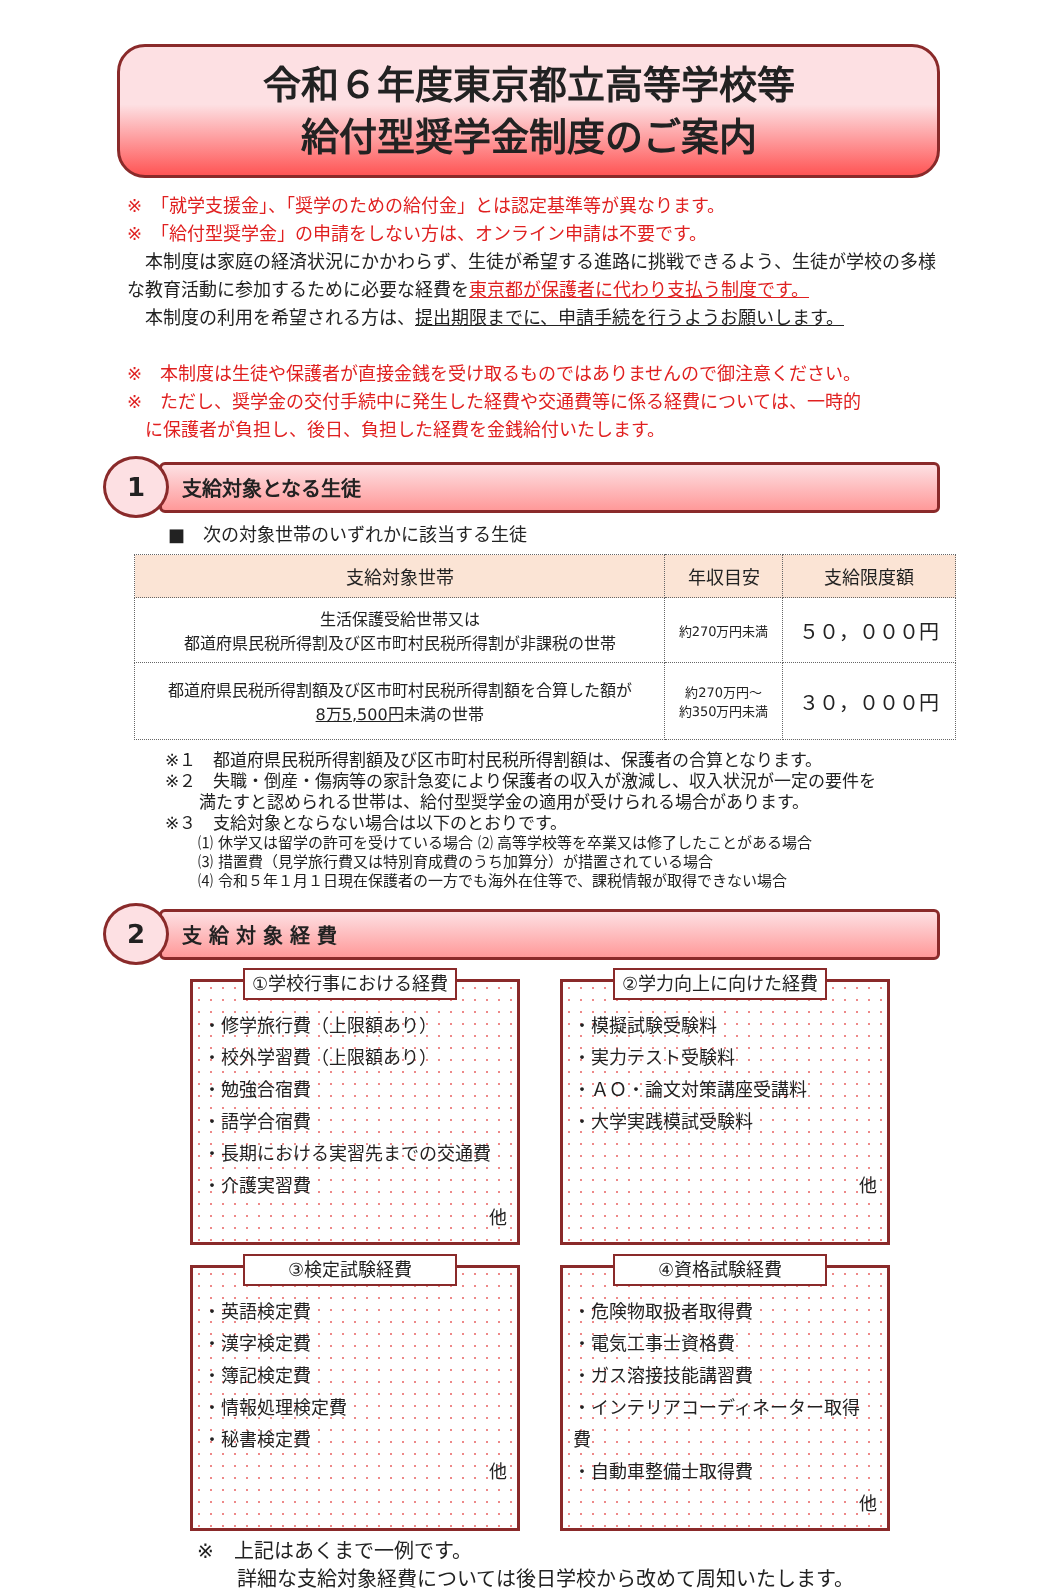令和６年度東京都立高等学校等
給付型奨学金制度のご案内
※　「就学支援金」、「奨学のための給付金」とは認定基準等が異なります。
※　「給付型奨学金」の申請をしない方は、オンライン申請は不要です。
　本制度は家庭の経済状況にかかわらず、生徒が希望する進路に挑戦できるよう、生徒が学校の多様な教育活動に参加するために必要な経費を東京都が保護者に代わり支払う制度です。
　本制度の利用を希望される方は、提出期限までに、申請手続を行うようお願いします。
※　本制度は生徒や保護者が直接金銭を受け取るものではありませんので御注意ください。
※　ただし、奨学金の交付手続中に発生した経費や交通費等に係る経費については、一時的
　に保護者が負担し、後日、負担した経費を金銭給付いたします。
1
支給対象となる生徒
■　次の対象世帯のいずれかに該当する生徒
| 支給対象世帯 | 年収目安 | 支給限度額 |
| --- | --- | --- |
| 生活保護受給世帯又は 都道府県民税所得割及び区市町村民税所得割が非課税の世帯 | 約270万円未満 | ５０，０００円 |
| 都道府県民税所得割額及び区市町村民税所得割額を合算した額が 8万5,500円 未満の世帯 | 約270万円～ 約350万円未満 | ３０，０００円 |
※１　都道府県民税所得割額及び区市町村民税所得割額は、保護者の合算となります。
※２　失職・倒産・傷病等の家計急変により保護者の収入が激減し、収入状況が一定の要件を
　　満たすと認められる世帯は、給付型奨学金の適用が受けられる場合があります。
※３　支給対象とならない場合は以下のとおりです。
⑴ 休学又は留学の許可を受けている場合 ⑵ 高等学校等を卒業又は修了したことがある場合
⑶ 措置費（見学旅行費又は特別育成費のうち加算分）が措置されている場合
⑷ 令和５年１月１日現在保護者の一方でも海外在住等で、課税情報が取得できない場合
2
支 給 対 象 経 費
①学校行事における経費
・修学旅行費（上限額あり）
・校外学習費（上限額あり）
・勉強合宿費
・語学合宿費
・長期における実習先までの交通費
・介護実習費
他
②学力向上に向けた経費
・模擬試験受験料
・実力テスト受験料
・ＡＯ・論文対策講座受講料
・大学実践模試受験料
他
③検定試験経費
・英語検定費
・漢字検定費
・簿記検定費
・情報処理検定費
・秘書検定費
他
④資格試験経費
・危険物取扱者取得費
・電気工事士資格費
・ガス溶接技能講習費
・インテリアコーディネーター取得費
・自動車整備士取得費
他
※　上記はあくまで一例です。
　　詳細な支給対象経費については後日学校から改めて周知いたします。